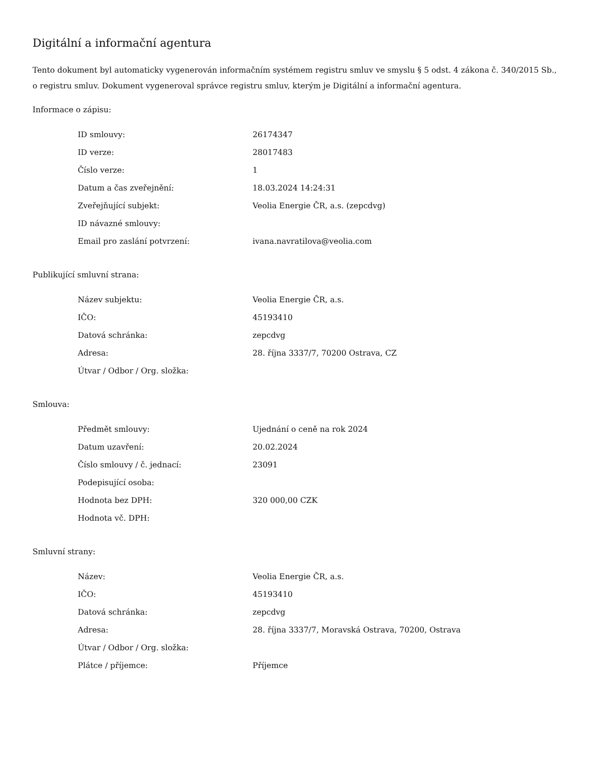Digitální a informační agentura
Tento dokument byl automaticky vygenerován informačním systémem registru smluv ve smyslu § 5 odst. 4 zákona č. 340/2015 Sb., o registru smluv. Dokument vygeneroval správce registru smluv, kterým je Digitální a informační agentura.
Informace o zápisu:
| ID smlouvy: | 26174347 |
| ID verze: | 28017483 |
| Číslo verze: | 1 |
| Datum a čas zveřejnění: | 18.03.2024 14:24:31 |
| Zveřejňující subjekt: | Veolia Energie ČR, a.s. (zepcdvg) |
| ID návazné smlouvy: | |
| Email pro zaslání potvrzení: | ivana.navratilova@veolia.com |
Publikující smluvní strana:
| Název subjektu: | Veolia Energie ČR, a.s. |
| IČO: | 45193410 |
| Datová schránka: | zepcdvg |
| Adresa: | 28. října 3337/7, 70200 Ostrava, CZ |
| Útvar / Odbor / Org. složka: | |
Smlouva:
| Předmět smlouvy: | Ujednání o ceně na rok 2024 |
| Datum uzavření: | 20.02.2024 |
| Číslo smlouvy / č. jednací: | 23091 |
| Podepisující osoba: | |
| Hodnota bez DPH: | 320 000,00 CZK |
| Hodnota vč. DPH: | |
Smluvní strany:
| Název: | Veolia Energie ČR, a.s. |
| IČO: | 45193410 |
| Datová schránka: | zepcdvg |
| Adresa: | 28. října 3337/7, Moravská Ostrava, 70200, Ostrava |
| Útvar / Odbor / Org. složka: | |
| Plátce / příjemce: | Příjemce |